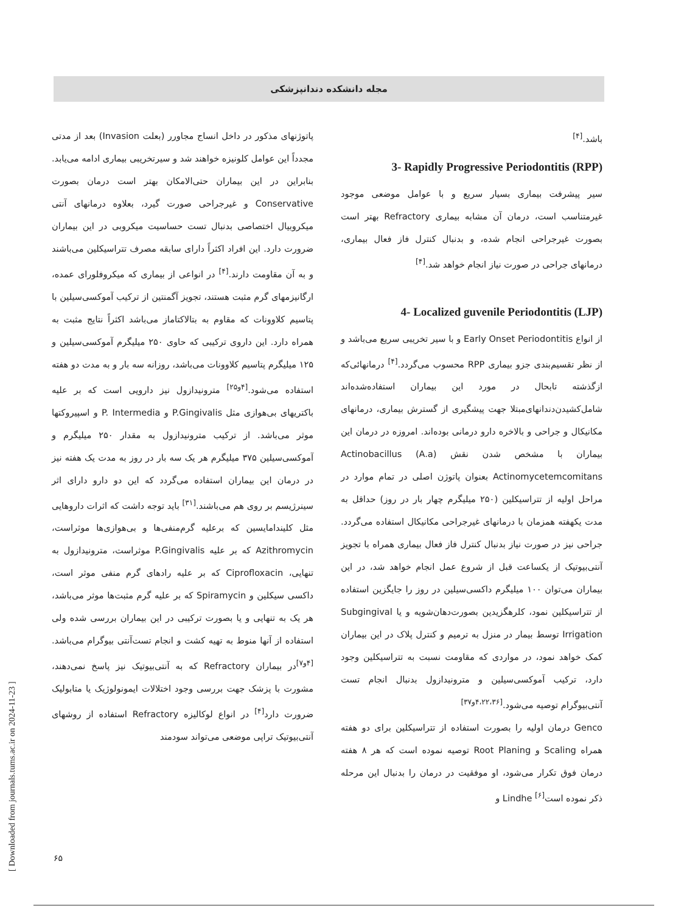مجله دانشکده دندانپزشکی
پاتوژنهای مذکور در داخل انساج مجاورر (بعلت Invasion) بعد از مدتی مجدداً این عوامل کلونیزه خواهند شد و سیرتخریبی بیماری ادامه می‌یابد. بنابراین در این بیماران حتی‌الامکان بهتر است درمان بصورت Conservative و غیرجراحی صورت گیرد، بعلاوه درمانهای آنتی میکروبیال اختصاصی بدنبال تست حساسیت میکروبی در این بیماران ضرورت دارد. این افراد اکثراً دارای سابقه مصرف تتراسیکلین می‌باشند و به آن مقاومت دارند.<sup>[۴]</sup> در انواعی از بیماری که میکروفلورای عمده، ارگانیزمهای گرم مثبت هستند، تجویز آگمنتین از ترکیب آموکسی‌سیلین با پتاسیم کلاوونات که مقاوم به بتالاکتاماز می‌باشد اکثراً نتایج مثبت به همراه دارد. این داروی ترکیبی که حاوی ۲۵۰ میلیگرم آموکسی‌سیلین و ۱۲۵ میلیگرم پتاسیم کلاوونات می‌باشد، روزانه سه بار و به مدت دو هفته استفاده می‌شود.<sup>[۴و۲۵]</sup> مترونیدازول نیز دارویی است که بر علیه باکتریهای بی‌هوازی مثل P.Gingivalis و P. Intermedia و اسپیروکتها موثر می‌باشد. از ترکیب مترونیدازول به مقدار ۲۵۰ میلیگرم و آموکسی‌سیلین ۳۷۵ میلیگرم هر یک سه بار در روز به مدت یک هفته نیز در درمان این بیماران استفاده می‌گردد که این دو دارو دارای اثر سینرژیسم بر روی هم می‌باشند.<sup>[۳۱]</sup> باید توجه داشت که اثرات داروهایی مثل کلیندامایسین که برعلیه گرم‌منفی‌ها و بی‌هوازی‌ها موثراست، Azithromycin که بر علیه P.Gingivalis موثراست، مترونیدازول به تنهایی، Ciprofloxacin که بر علیه رادهای گرم منفی موثر است، داکسی سیکلین و Spiramycin که بر علیه گرم مثبت‌ها موثر می‌باشد، هر یک به تنهایی و یا بصورت ترکیبی در این بیماران بررسی شده ولی استفاده از آنها منوط به تهیه کشت و انجام تست‌آنتی بیوگرام می‌باشد.<sup>[۴و۷]</sup>در بیماران Refractory که به آنتی‌بیوتیک نیز پاسخ نمی‌دهند، مشورت با پزشک جهت بررسی وجود اختلالات ایمونولوژیک یا متابولیک ضرورت دارد<sup>[۴]</sup> در انواع لوکالیزه Refractory استفاده از روشهای آنتی‌بیوتیک تراپی موضعی می‌تواند سودمند
باشد.<sup>[۴]</sup>
3- Rapidly Progressive Periodontitis (RPP)
سیر پیشرفت بیماری بسیار سریع و با عوامل موضعی موجود غیرمتناسب است، درمان آن مشابه بیماری Refractory بهتر است بصورت غیرجراحی انجام شده، و بدنبال کنترل فاز فعال بیماری، درمانهای جراحی در صورت نیاز انجام خواهد شد.<sup>[۴]</sup>
4- Localized guvenile Periodontitis (LJP)
از انواع Early Onset Periodontitis و با سیر تخریبی سریع می‌باشد و از نظر تقسیم‌بندی جزو بیماری RPP محسوب می‌گردد.<sup>[۴]</sup> درمانهائی‌که ازگذشته تابحال در مورد این بیماران استفاده‌شده‌اند شامل‌کشیدن‌دندانهای‌مبتلا جهت پیشگیری از گسترش بیماری، درمانهای مکانیکال و جراحی و بالاخره دارو درمانی بوده‌اند. امروزه در درمان این بیماران با مشخص شدن نقش Actinobacillus (A.a) Actinomycetemcomitans بعنوان پاتوژن اصلی در تمام موارد در مراحل اولیه از تتراسیکلین (۲۵۰ میلیگرم چهار بار در روز) حداقل به مدت یکهفته همزمان با درمانهای غیرجراحی مکانیکال استفاده می‌گردد. جراحی نیز در صورت نیاز بدنبال کنترل فاز فعال بیماری همراه با تجویز آنتی‌بیوتیک از یکساعت قبل از شروع عمل انجام خواهد شد، در این بیماران می‌توان ۱۰۰ میلیگرم داکسی‌سیلین در روز را جایگزین استفاده از تتراسیکلین نمود، کلرهگزیدین بصورت‌دهان‌شویه و یا Subgingival Irrigation توسط بیمار در منزل به ترمیم و کنترل پلاک در این بیماران کمک خواهد نمود، در مواردی که مقاومت نسبت به تتراسیکلین وجود دارد، ترکیب آموکسی‌سیلین و مترونیدازول بدنبال انجام تست آنتی‌بیوگرام توصیه می‌شود.<sup>[۴،۲۲،۳۶و۳۷]</sup>
Genco درمان اولیه را بصورت استفاده از تتراسیکلین برای دو هفته همراه Scaling و Root Planing توصیه نموده است که هر ۸ هفته درمان فوق تکرار می‌شود، او موفقیت در درمان را بدنبال این مرحله ذکر نموده است<sup>[۶]</sup> Lindhe و
[ Downloaded from journals.tums.ac.ir on 2024-11-23 ]
۶۵